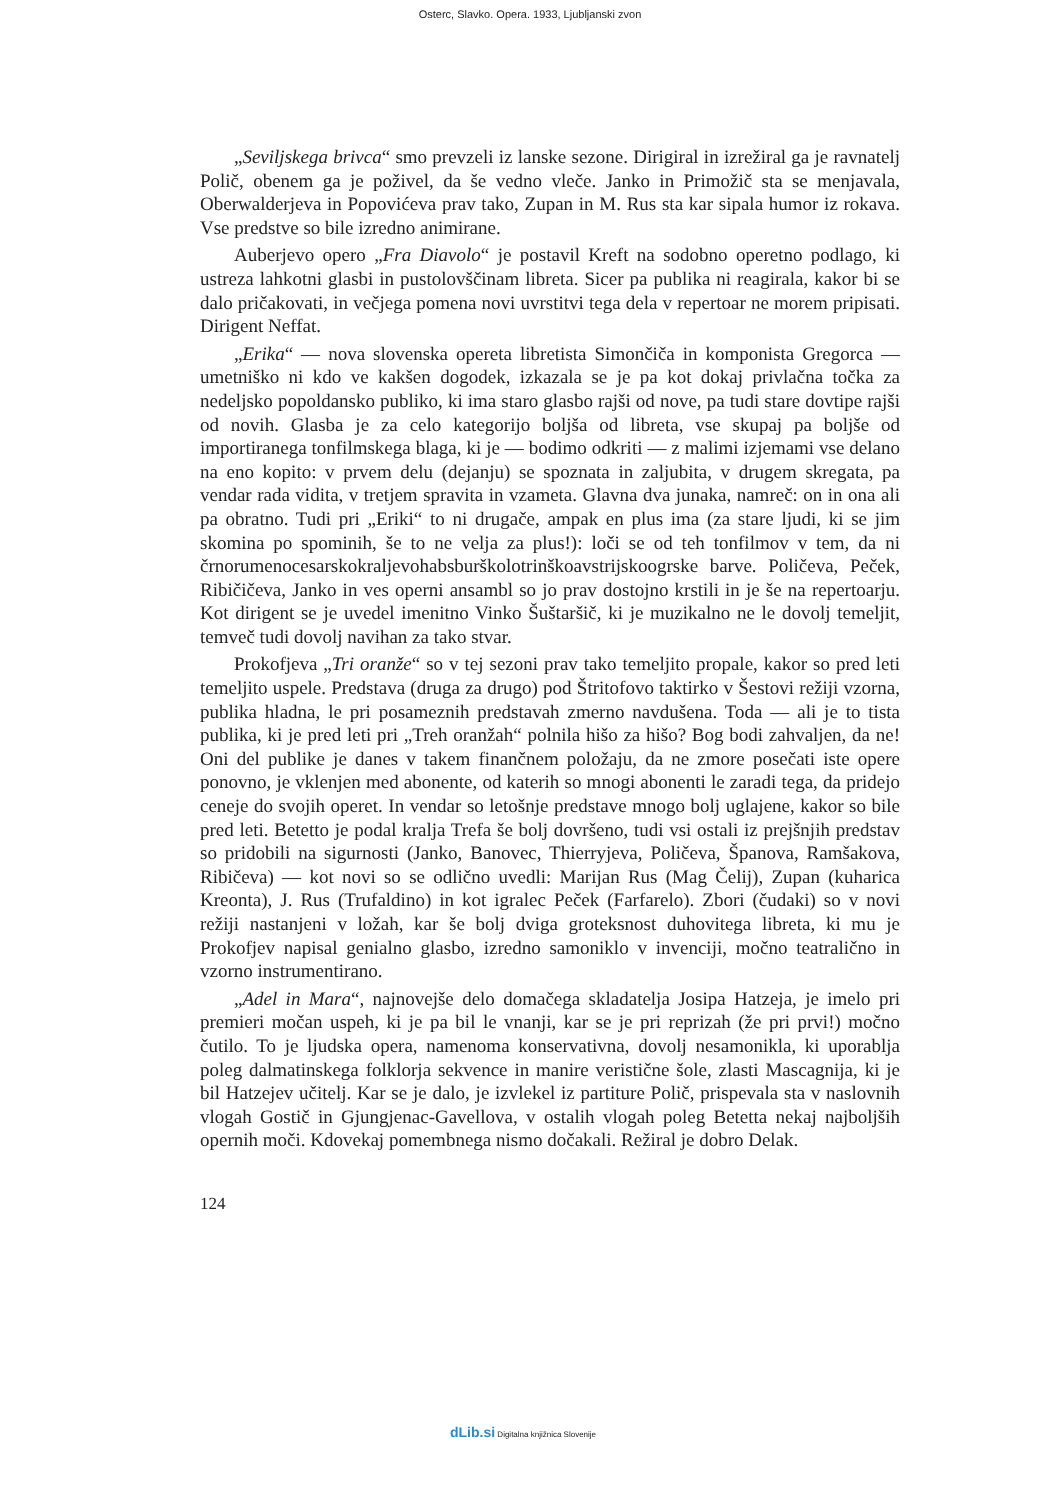Osterc, Slavko. Opera. 1933, Ljubljanski zvon
„Seviljskega brivca“ smo prevzeli iz lanske sezone. Dirigiral in izrežiral ga je ravnatelj Polič, obenem ga je poživel, da še vedno vleče. Janko in Primožič sta se menjavala, Oberwalderjeva in Popovićeva prav tako, Zupan in M. Rus sta kar sipala humor iz rokava. Vse predstve so bile izredno animirane.
Auberjevo opero „Fra Diavolo“ je postavil Kreft na sodobno operetno podlago, ki ustreza lahkotni glasbi in pustolovščinam libreta. Sicer pa publika ni reagirala, kakor bi se dalo pričakovati, in večjega pomena novi uvrstitvi tega dela v repertoar ne morem pripisati. Dirigent Neffat.
„Erika“ — nova slovenska opereta libretista Simončiča in komponista Gregorca — umetniško ni kdo ve kakšen dogodek, izkazala se je pa kot dokaj privlačna točka za nedeljsko popoldansko publiko, ki ima staro glasbo rajši od nove, pa tudi stare dovtipe rajši od novih. Glasba je za celo kategorijo boljša od libreta, vse skupaj pa boljše od importiranega tonfilmskega blaga, ki je — bodimo odkriti — z malimi izjemami vse delano na eno kopito: v prvem delu (dejanju) se spoznata in zaljubita, v drugem skregata, pa vendar rada vidita, v tretjem spravita in vzameta. Glavna dva junaka, namreč: on in ona ali pa obratno. Tudi pri „Eriki“ to ni drugače, ampak en plus ima (za stare ljudi, ki se jim skomina po spominih, še to ne velja za plus!): loči se od teh tonfilmov v tem, da ni črnorumenocesarskokraljevohabsburškolotrinškoavstrijskoogrske barve. Poličeva, Peček, Ribičičeva, Janko in ves operni ansambl so jo prav dostojno krstili in je še na repertoarju. Kot dirigent se je uvedel imenitno Vinko Šuštaršič, ki je muzikalno ne le dovolj temeljit, temveč tudi dovolj navihan za tako stvar.
Prokofjeva „Tri oranže“ so v tej sezoni prav tako temeljito propale, kakor so pred leti temeljito uspele. Predstava (druga za drugo) pod Štritofovo taktirko v Šestovi režiji vzorna, publika hladna, le pri posameznih predstavah zmerno navdušena. Toda — ali je to tista publika, ki je pred leti pri „Treh oranžah“ polnila hišo za hišo? Bog bodi zahvaljen, da ne! Oni del publike je danes v takem finančnem položaju, da ne zmore posečati iste opere ponovno, je vklenjen med abonente, od katerih so mnogi abonenti le zaradi tega, da pridejo ceneje do svojih operet. In vendar so letošnje predstave mnogo bolj uglajene, kakor so bile pred leti. Betetto je podal kralja Trefa še bolj dovršeno, tudi vsi ostali iz prejšnjih predstav so pridobili na sigurnosti (Janko, Banovec, Thierryjeva, Poličeva, Španova, Ramšakova, Ribičeva) — kot novi so se odlično uvedli: Marijan Rus (Mag Čelij), Zupan (kuharica Kreonta), J. Rus (Trufaldino) in kot igralec Peček (Farfarelo). Zbori (čudaki) so v novi režiji nastanjeni v ložah, kar še bolj dviga groteksnost duhovitega libreta, ki mu je Prokofjev napisal genialno glasbo, izredno samoniklo v invenciji, močno teatralično in vzorno instrumentirano.
„Adel in Mara“, najnovejše delo domačega skladatelja Josipa Hatzeja, je imelo pri premieri močan uspeh, ki je pa bil le vnanji, kar se je pri reprizah (že pri prvi!) močno čutilo. To je ljudska opera, namenoma konservativna, dovolj nesamonikla, ki uporablja poleg dalmatinskega folklorja sekvence in manire veristične šole, zlasti Mascagnija, ki je bil Hatzejev učitelj. Kar se je dalo, je izvlekel iz partiture Polič, prispevala sta v naslovnih vlogah Gostič in Gjungjenac-Gavellova, v ostalih vlogah poleg Betetta nekaj najboljših opernih moči. Kdovekaj pomembnega nismo dočakali. Režiral je dobro Delak.
124
dLib.si Digitalna knjižnica Slovenije